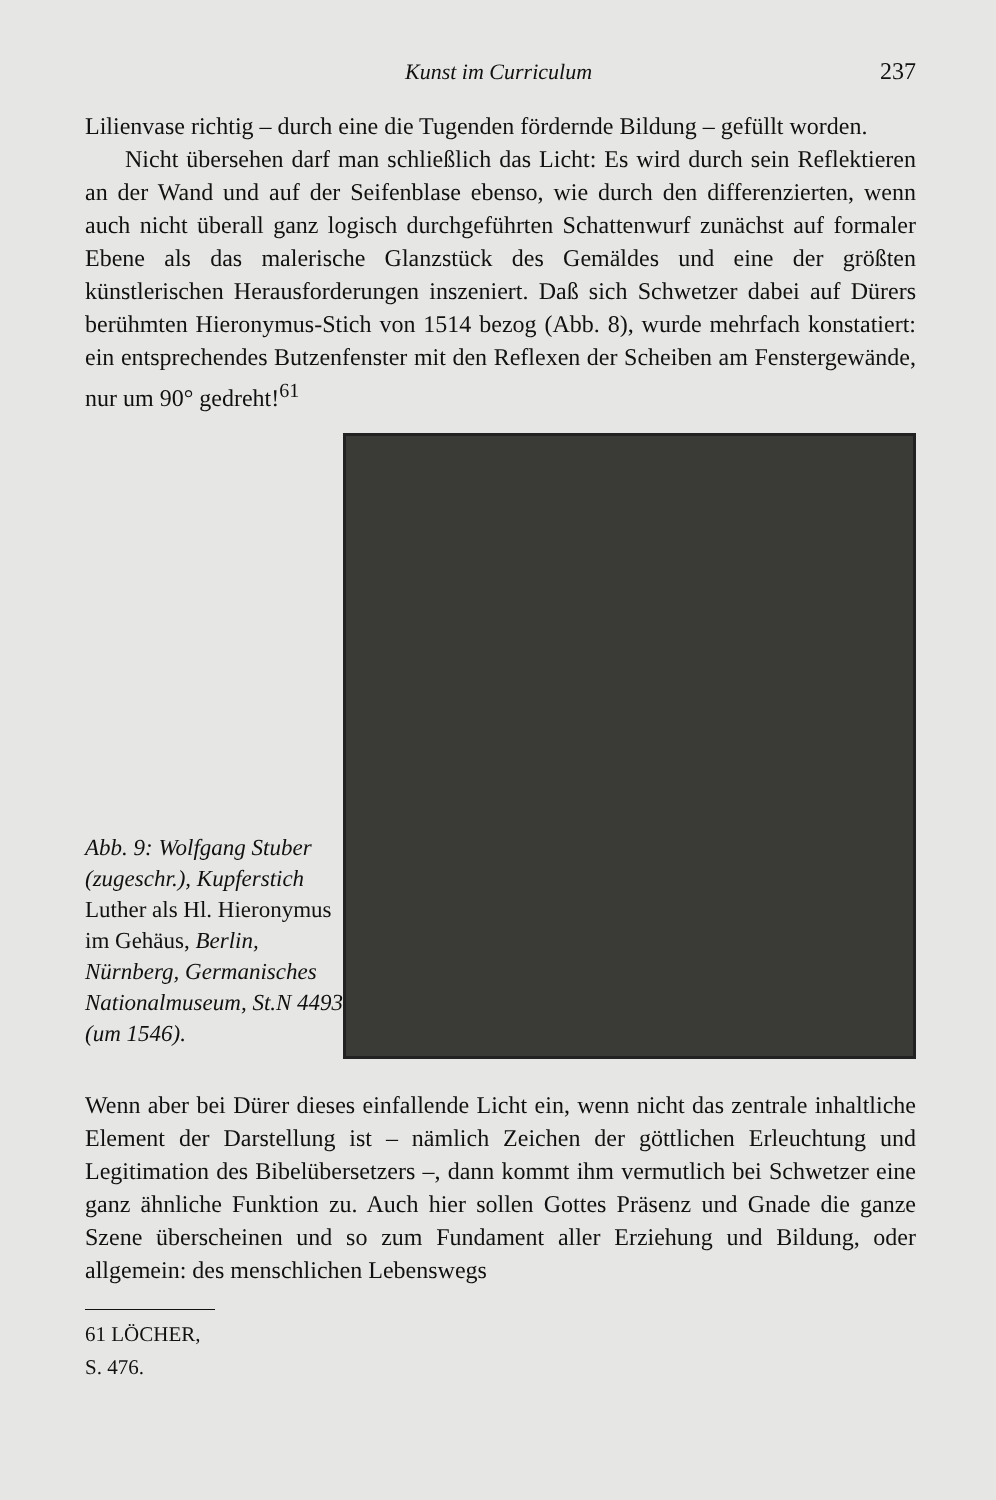Kunst im Curriculum 237
Lilienvase richtig – durch eine die Tugenden fördernde Bildung – gefüllt worden.
Nicht übersehen darf man schließlich das Licht: Es wird durch sein Reflektieren an der Wand und auf der Seifenblase ebenso, wie durch den differenzierten, wenn auch nicht überall ganz logisch durchgeführten Schattenwurf zunächst auf formaler Ebene als das malerische Glanzstück des Gemäldes und eine der größten künstlerischen Herausforderungen inszeniert. Daß sich Schwetzer dabei auf Dürers berühmten Hieronymus-Stich von 1514 bezog (Abb. 8), wurde mehrfach konstatiert: ein entsprechendes Butzenfenster mit den Reflexen der Scheiben am Fenstergewände, nur um 90° gedreht!<sup>61</sup>
Abb. 9: Wolfgang Stuber (zugeschr.), Kupferstich Luther als Hl. Hieronymus im Gehäus, Berlin, Nürnberg, Germanisches Nationalmuseum, St.N 4493 (um 1546).
Wenn aber bei Dürer dieses einfallende Licht ein, wenn nicht das zentrale inhaltliche Element der Darstellung ist – nämlich Zeichen der göttlichen Erleuchtung und Legitimation des Bibelübersetzers –, dann kommt ihm vermutlich bei Schwetzer eine ganz ähnliche Funktion zu. Auch hier sollen Gottes Präsenz und Gnade die ganze Szene überscheinen und so zum Fundament aller Erziehung und Bildung, oder allgemein: des menschlichen Lebenswegs
61 LÖCHER, S. 476.